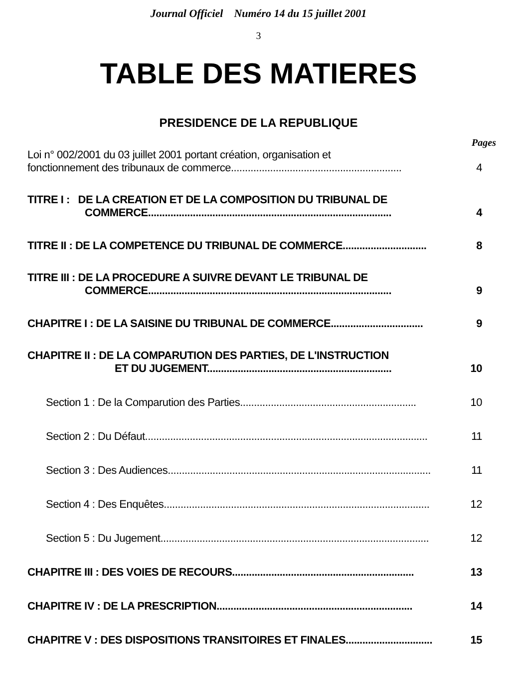Journal Officiel Numéro 14 du 15 juillet 2001
3
TABLE DES MATIERES
PRESIDENCE DE LA REPUBLIQUE
Pages
Loi n° 002/2001 du 03 juillet 2001 portant création, organisation et
fonctionnement des tribunaux de commerce............................................................. 4
TITRE I : DE LA CREATION ET DE LA COMPOSITION DU TRIBUNAL DE
COMMERCE....................................................................................... 4
TITRE II : DE LA COMPETENCE DU TRIBUNAL DE COMMERCE.............................. 8
TITRE III : DE LA PROCEDURE A SUIVRE DEVANT LE TRIBUNAL DE
COMMERCE....................................................................................... 9
CHAPITRE I : DE LA SAISINE DU TRIBUNAL DE COMMERCE................................. 9
CHAPITRE II : DE LA COMPARUTION DES PARTIES, DE L'INSTRUCTION
ET DU JUGEMENT.................................................................. 10
Section 1 : De la Comparution des Parties............................................................... 10
Section 2 : Du Défaut..................................................................................................... 11
Section 3 : Des Audiences.............................................................................................. 11
Section 4 : Des Enquêtes............................................................................................... 12
Section 5 : Du Jugement................................................................................................ 12
CHAPITRE III : DES VOIES DE RECOURS................................................................. 13
CHAPITRE IV : DE LA PRESCRIPTION...................................................................... 14
CHAPITRE V : DES DISPOSITIONS TRANSITOIRES ET FINALES............................... 15